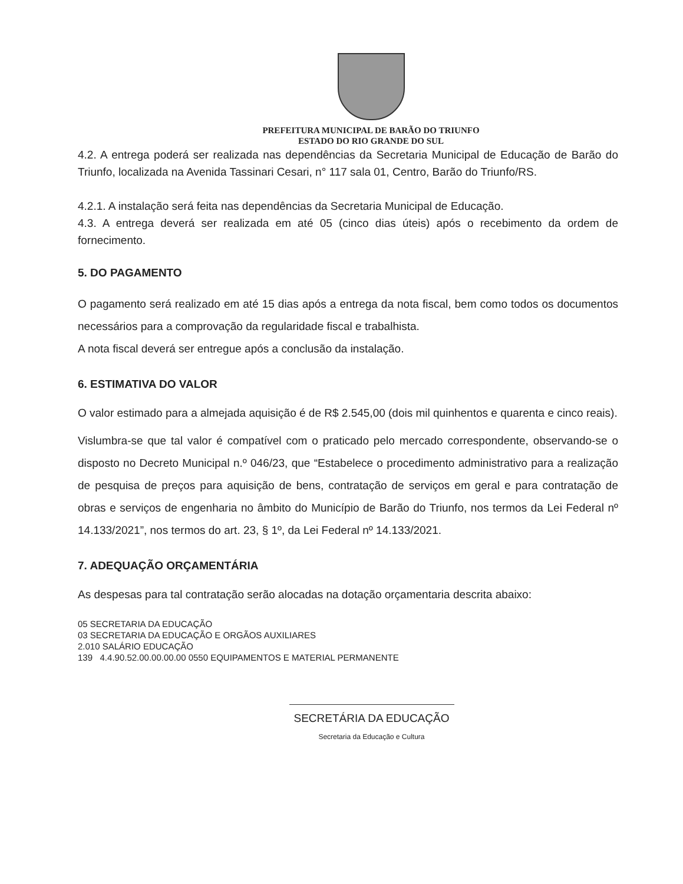PREFEITURA MUNICIPAL DE BARÃO DO TRIUNFO
ESTADO DO RIO GRANDE DO SUL
4.2. A entrega poderá ser realizada nas dependências da Secretaria Municipal de Educação de Barão do Triunfo, localizada na Avenida Tassinari Cesari, n° 117 sala 01, Centro, Barão do Triunfo/RS.
4.2.1. A instalação será feita nas dependências da Secretaria Municipal de Educação.
4.3. A entrega deverá ser realizada em até 05 (cinco dias úteis) após o recebimento da ordem de fornecimento.
5. DO PAGAMENTO
O pagamento será realizado em até 15 dias após a entrega da nota fiscal, bem como todos os documentos necessários para a comprovação da regularidade fiscal e trabalhista.
A nota fiscal deverá ser entregue após a conclusão da instalação.
6. ESTIMATIVA DO VALOR
O valor estimado para a almejada aquisição é de R$ 2.545,00 (dois mil quinhentos e quarenta e cinco reais).
Vislumbra-se que tal valor é compatível com o praticado pelo mercado correspondente, observando-se o disposto no Decreto Municipal n.º 046/23, que “Estabelece o procedimento administrativo para a realização de pesquisa de preços para aquisição de bens, contratação de serviços em geral e para contratação de obras e serviços de engenharia no âmbito do Município de Barão do Triunfo, nos termos da Lei Federal nº 14.133/2021”, nos termos do art. 23, § 1º, da Lei Federal nº 14.133/2021.
7. ADEQUAÇÃO ORÇAMENTÁRIA
As despesas para tal contratação serão alocadas na dotação orçamentaria descrita abaixo:
05 SECRETARIA DA EDUCAÇÃO
03 SECRETARIA DA EDUCAÇÃO E ORGÃOS AUXILIARES
2.010 SALÁRIO EDUCAÇÃO
139 4.4.90.52.00.00.00.00 0550 EQUIPAMENTOS E MATERIAL PERMANENTE
SECRETÁRIA DA EDUCAÇÃO
Secretaria da Educação e Cultura